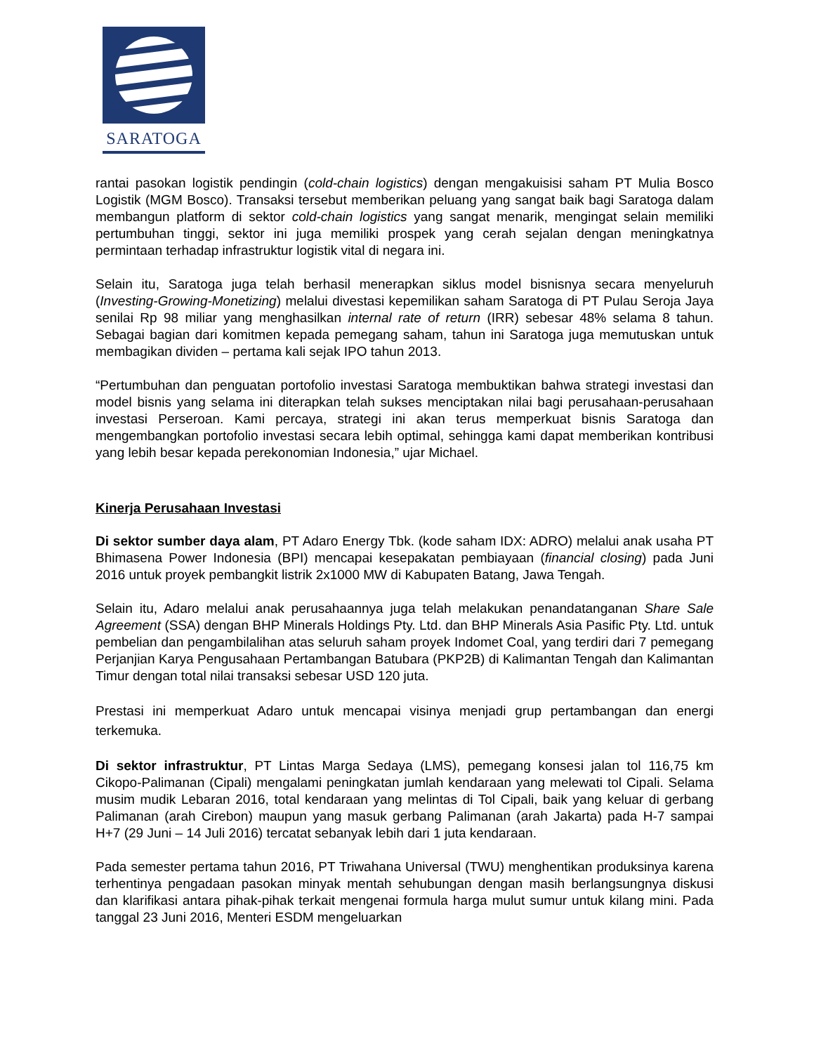SARATOGA
rantai pasokan logistik pendingin (cold-chain logistics) dengan mengakuisisi saham PT Mulia Bosco Logistik (MGM Bosco). Transaksi tersebut memberikan peluang yang sangat baik bagi Saratoga dalam membangun platform di sektor cold-chain logistics yang sangat menarik, mengingat selain memiliki pertumbuhan tinggi, sektor ini juga memiliki prospek yang cerah sejalan dengan meningkatnya permintaan terhadap infrastruktur logistik vital di negara ini.
Selain itu, Saratoga juga telah berhasil menerapkan siklus model bisnisnya secara menyeluruh (Investing-Growing-Monetizing) melalui divestasi kepemilikan saham Saratoga di PT Pulau Seroja Jaya senilai Rp 98 miliar yang menghasilkan internal rate of return (IRR) sebesar 48% selama 8 tahun. Sebagai bagian dari komitmen kepada pemegang saham, tahun ini Saratoga juga memutuskan untuk membagikan dividen – pertama kali sejak IPO tahun 2013.
“Pertumbuhan dan penguatan portofolio investasi Saratoga membuktikan bahwa strategi investasi dan model bisnis yang selama ini diterapkan telah sukses menciptakan nilai bagi perusahaan-perusahaan investasi Perseroan. Kami percaya, strategi ini akan terus memperkuat bisnis Saratoga dan mengembangkan portofolio investasi secara lebih optimal, sehingga kami dapat memberikan kontribusi yang lebih besar kepada perekonomian Indonesia,” ujar Michael.
Kinerja Perusahaan Investasi
Di sektor sumber daya alam, PT Adaro Energy Tbk. (kode saham IDX: ADRO) melalui anak usaha PT Bhimasena Power Indonesia (BPI) mencapai kesepakatan pembiayaan (financial closing) pada Juni 2016 untuk proyek pembangkit listrik 2x1000 MW di Kabupaten Batang, Jawa Tengah.
Selain itu, Adaro melalui anak perusahaannya juga telah melakukan penandatanganan Share Sale Agreement (SSA) dengan BHP Minerals Holdings Pty. Ltd. dan BHP Minerals Asia Pasific Pty. Ltd. untuk pembelian dan pengambilalihan atas seluruh saham proyek Indomet Coal, yang terdiri dari 7 pemegang Perjanjian Karya Pengusahaan Pertambangan Batubara (PKP2B) di Kalimantan Tengah dan Kalimantan Timur dengan total nilai transaksi sebesar USD 120 juta.
Prestasi ini memperkuat Adaro untuk mencapai visinya menjadi grup pertambangan dan energi terkemuka.
Di sektor infrastruktur, PT Lintas Marga Sedaya (LMS), pemegang konsesi jalan tol 116,75 km Cikopo-Palimanan (Cipali) mengalami peningkatan jumlah kendaraan yang melewati tol Cipali. Selama musim mudik Lebaran 2016, total kendaraan yang melintas di Tol Cipali, baik yang keluar di gerbang Palimanan (arah Cirebon) maupun yang masuk gerbang Palimanan (arah Jakarta) pada H-7 sampai H+7 (29 Juni – 14 Juli 2016) tercatat sebanyak lebih dari 1 juta kendaraan.
Pada semester pertama tahun 2016, PT Triwahana Universal (TWU) menghentikan produksinya karena terhentinya pengadaan pasokan minyak mentah sehubungan dengan masih berlangsungnya diskusi dan klarifikasi antara pihak-pihak terkait mengenai formula harga mulut sumur untuk kilang mini. Pada tanggal 23 Juni 2016, Menteri ESDM mengeluarkan